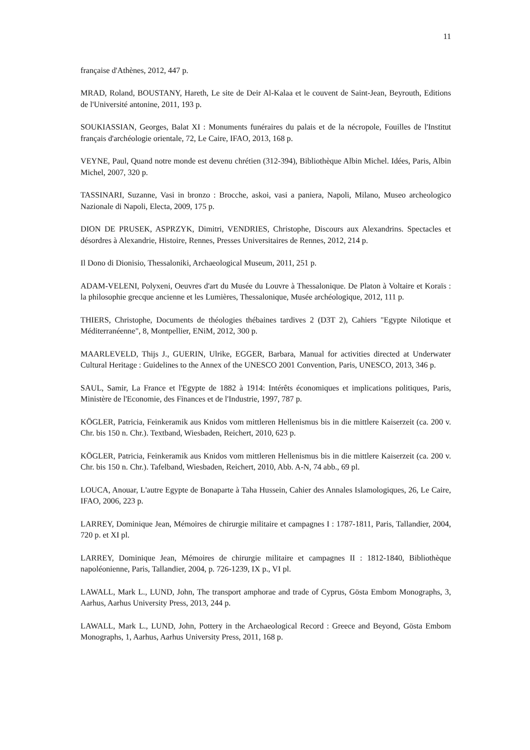11
française d'Athènes, 2012, 447 p.
MRAD, Roland, BOUSTANY, Hareth, Le site de Deir Al-Kalaa et le couvent de Saint-Jean, Beyrouth, Editions de l'Université antonine, 2011, 193 p.
SOUKIASSIAN, Georges, Balat XI : Monuments funéraires du palais et de la nécropole, Fouilles de l'Institut français d'archéologie orientale, 72, Le Caire, IFAO, 2013, 168 p.
VEYNE, Paul, Quand notre monde est devenu chrétien (312-394), Bibliothèque Albin Michel. Idées, Paris, Albin Michel, 2007, 320 p.
TASSINARI, Suzanne, Vasi in bronzo : Brocche, askoi, vasi a paniera, Napoli, Milano, Museo archeologico Nazionale di Napoli, Electa, 2009, 175 p.
DION DE PRUSEK, ASPRZYK, Dimitri, VENDRIES, Christophe, Discours aux Alexandrins. Spectacles et désordres à Alexandrie, Histoire, Rennes, Presses Universitaires de Rennes, 2012, 214 p.
Il Dono di Dionisio, Thessaloniki, Archaeological Museum, 2011, 251 p.
ADAM-VELENI, Polyxeni, Oeuvres d'art du Musée du Louvre à Thessalonique. De Platon à Voltaire et Koraïs : la philosophie grecque ancienne et les Lumières, Thessalonique, Musée archéologique, 2012, 111 p.
THIERS, Christophe, Documents de théologies thébaines tardives 2 (D3T 2), Cahiers "Egypte Nilotique et Méditerranéenne", 8, Montpellier, ENiM, 2012, 300 p.
MAARLEVELD, Thijs J., GUERIN, Ulrike, EGGER, Barbara, Manual for activities directed at Underwater Cultural Heritage : Guidelines to the Annex of the UNESCO 2001 Convention, Paris, UNESCO, 2013, 346 p.
SAUL, Samir, La France et l'Egypte de 1882 à 1914: Intérêts économiques et implications politiques, Paris, Ministère de l'Economie, des Finances et de l'Industrie, 1997, 787 p.
KÖGLER, Patricia, Feinkeramik aus Knidos vom mittleren Hellenismus bis in die mittlere Kaiserzeit (ca. 200 v. Chr. bis 150 n. Chr.). Textband, Wiesbaden, Reichert, 2010, 623 p.
KÖGLER, Patricia, Feinkeramik aus Knidos vom mittleren Hellenismus bis in die mittlere Kaiserzeit (ca. 200 v. Chr. bis 150 n. Chr.). Tafelband, Wiesbaden, Reichert, 2010, Abb. A-N, 74 abb., 69 pl.
LOUCA, Anouar, L'autre Egypte de Bonaparte à Taha Hussein, Cahier des Annales Islamologiques, 26, Le Caire, IFAO, 2006, 223 p.
LARREY, Dominique Jean, Mémoires de chirurgie militaire et campagnes I : 1787-1811, Paris, Tallandier, 2004, 720 p. et XI pl.
LARREY, Dominique Jean, Mémoires de chirurgie militaire et campagnes II : 1812-1840, Bibliothèque napoléonienne, Paris, Tallandier, 2004, p. 726-1239, IX p., VI pl.
LAWALL, Mark L., LUND, John, The transport amphorae and trade of Cyprus, Gösta Embom Monographs, 3, Aarhus, Aarhus University Press, 2013, 244 p.
LAWALL, Mark L., LUND, John, Pottery in the Archaeological Record : Greece and Beyond, Gösta Embom Monographs, 1, Aarhus, Aarhus University Press, 2011, 168 p.